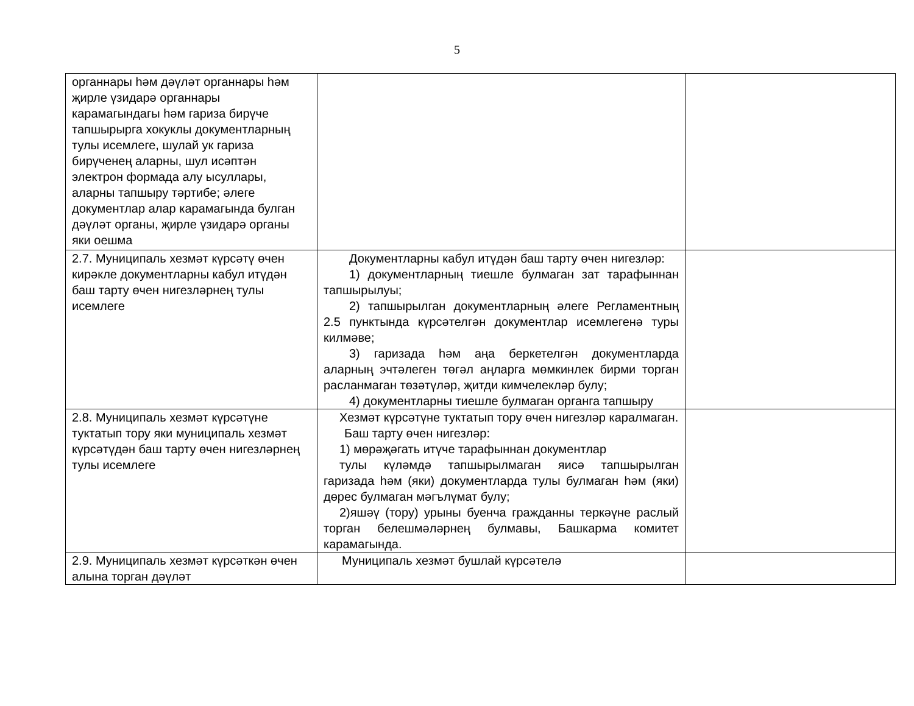5
| органнары һәм дәүләт органнары һәм җирле үзидарә органнары карамагындагы һәм гариза бирүче тапшырырга хокуклы документларның тулы исемлеге, шулай ук гариза бирүченең аларны, шул исәптән электрон формада алу ысуллары, аларны тапшыру тәртибе; әлеге документлар алар карамагында булган дәүләт органы, җирле үзидарә органы яки оешма | | |
| 2.7. Муниципаль хезмәт күрсәтү өчен кирәкле документларны кабул итүдән баш тарту өчен нигезләрнең тулы исемлеге | Документларны кабул итүдән баш тарту өчен нигезләр: 1) документларның тиешле булмаган зат тарафыннан тапшырылуы; 2) тапшырылган документларның әлеге Регламентның 2.5 пунктында күрсәтелгән документлар исемлегенә туры килмәве; 3) гаризада һәм аңа беркетелгән документларда аларның эчтәлеген төгәл аңларга мөмкинлек бирми торган расланмаган төзәтүләр, җитди кимчелекләр булу; 4) документларны тиешле булмаган органга тапшыру | |
| 2.8. Муниципаль хезмәт күрсәтүне туктатып тору яки муниципаль хезмәт күрсәтүдән баш тарту өчен нигезләрнең тулы исемлеге | Хезмәт күрсәтүне туктатып тору өчен нигезләр каралмаган. Баш тарту өчен нигезләр: 1) мөрәҗәгать итүче тарафыннан документлар тулы күләмдә тапшырылмаган яисә тапшырылган гаризада һәм (яки) документларда тулы булмаган һәм (яки) дөрес булмаган мәгълүмат булу; 2)яшәү (тору) урыны буенча гражданны теркәүне раслый торган белешмәләрнең булмавы, Башкарма комитет карамагында. | |
| 2.9. Муниципаль хезмәт күрсәткән өчен алына торган дәүләт | Муниципаль хезмәт бушлай күрсәтелә | |